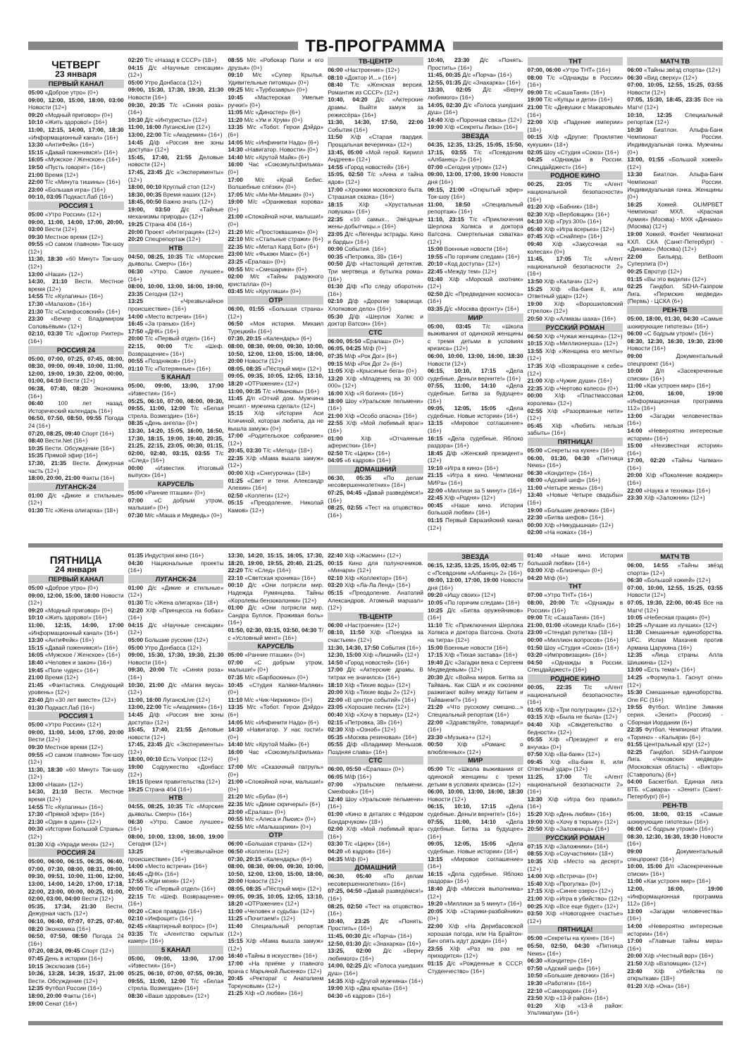ТВ-ПРОГРАММА
ЧЕТВЕРГ
23 января
ПЕРВЫЙ КАНАЛ
05:00 «Доброе утро» (0+)
09:00, 12:00, 15:00, 18:00, 03:00 Новости (12+)
09:20 «Модный приговор» (0+)
10:10 «Жить здорово!» (16+)
11:00, 12:15, 14:00, 17:00, 18:30 «Информационный канал» (16+)
13:30 «АнтиФейк» (16+)
15:15 «Давай поженимся!» (16+)
16:05 «Мужское / Женское» (16+)
19:50 «Пусть говорят» (16+)
21:00 Время (12+)
22:00 Т/с «Минута тишины» (16+)
23:00 «Большая игра» (16+)
00:10, 03:05 Подкаст.Лаб (16+)
РОССИЯ 1
05:00 «Утро России» (12+)
09:00, 11:00, 14:00, 17:00, 20:00, 03:00 Вести (12+)
09:30 Местное время (12+)
09:55 «О самом главном» Ток-шоу (12+)
11:30, 18:30 «60 Минут» Ток-шоу (12+)
13:00 «Наши» (12+)
14:30, 21:10 Вести. Местное время (12+)
14:55 Т/с «Кулагины» (16+)
17:30 «Малахов» (16+)
21:30 Т/с «Склифосовский» (16+)
23:30 «Вечер с Владимиром Соловьёвым» (12+)
02:10, 03:30 Т/с «Доктор Рихтер» (16+)
РОССИЯ 24
05:00, 07:00, 07:25, 07:45, 08:00, 08:30, 09:00, 09:49, 10:00, 11:00, 12:00, 19:00, 19:30, 22:00, 00:00, 01:00, 04:10 Вести (12+)
06:38, 07:40, 08:20 Экономика (16+)
06:40 100 лет назад. Исторический календарь (16+)
06:50, 07:50, 08:50, 09:55 Погода 24 (16+)
07:20, 08:25, 09:40 Спорт (16+)
08:40 Вести.Net (16+)
10:35 Вести. Обсуждение (16+)
15:35 Прямой эфир (16+)
17:30, 21:35 Вести. Дежурная часть (12+)
18:00, 20:00, 21:00 Факты (16+)
ЛУГАНСК-24
01:00 Д/с «Дикие и стильные» (12+)
01:30 Т/с «Жена олигарха» (18+)
02:20 Т/с «Назад в СССР» (18+)
04:15 Д/с «Научные сенсации» (12+)
05:00 Утро Донбасса (12+)
09:00, 15:30, 17:30, 19:30, 21:30 Новости (16+)
09:30, 20:35 Т/с «Синяя роза» (16+)
10:30 Д/с «Интуристы» (12+)
11:00, 16:00 ЛуганскLive (12+)
13:00, 22:00 Т/с «Академия» (16+)
14:45 Д/ф «Россия вне зоны доступа» (12+)
15:45, 17:40, 21:55 Деловые новости (12+)
17:45, 23:45 Д/с «Эксперименты» (12+)
18:00, 00:10 Круглый стол (12+)
18:30, 00:35 Время наших (12+)
18:45, 00:50 Важно знать (12+)
19:00, 03:50 Д/с «Тайные механизмы природы» (12+)
19:25 Страна 404 (16+)
20:00 Проект «Интеграция» (12+)
20:20 Спецрепортаж (12+)
НТВ
04:50, 08:25, 10:35 Т/с «Морские дьяволы. Смерч» (16+)
06:30 «Утро. Самое лучшее» (16+)
08:00, 10:00, 13:00, 16:00, 19:00, 23:35 Сегодня (12+)
13:25 «Чрезвычайное происшествие» (16+)
14:00 «Место встречи» (16+)
16:45 «За гранью» (16+)
17:50 «ДНК» (16+)
20:00 Т/с «Первый отдел» (16+)
22:15, 00:00 Т/с «Шеф. Возвращение» (16+)
00:55 «Поздняков» (16+)
01:10 Т/с «Потерянные» (16+)
5 КАНАЛ
05:00, 09:00, 13:00, 17:00 «Известия» (16+)
05:25, 06:10, 07:00, 08:00, 09:30, 09:55, 11:00, 12:00 Т/с «Белая стрела. Возмездие» (16+)
08:35 «День ангела» (0+)
13:30, 14:20, 15:05, 16:00, 16:50, 17:30, 18:15, 19:00, 19:40, 20:35, 21:25, 22:15, 23:05, 00:30, 01:15, 02:00, 02:40, 03:15, 03:55 Т/с «След» (16+)
00:00 «Известия. Итоговый выпуск» (16+)
КАРУСЕЛЬ
05:00 «Ранние пташки» (0+)
07:00 «С добрым утром, малыши!» (0+)
07:30 М/с «Маша и Медведь» (0+)
08:55 М/с «Робокар Поли и его друзья» (0+)
09:10 М/с «Супер Крылья. Удивительные питомцы» (0+)
09:25 М/с «Турбозавры» (0+)
10:45 «Мастерская Умелые ручки!» (0+)
11:05 М/с «Диностер» (6+)
11:20 М/с «Ум и Хрум» (0+)
13:35 М/с «Тобот. Герои Дэйдо» (6+)
14:05 М/с «Инфинити Надо» (6+)
14:30 «Навигатор. Новости» (0+)
14:40 М/с «Крутой Майк» (6+)
16:00 Час «Союзмультфильма» (0+)
17:00 М/с «Край Бебис. Волшебные слёзки» (0+)
17:05 М/с «Ми-Ми-Мишки» (0+)
19:00 М/с «Оранжевая корова» (0+)
21:00 «Спокойной ночи, малыши!» (0+)
21:20 М/с «Простоквашино» (0+)
22:10 М/с «Стальные стражи» (6+)
22:35 М/с «Метал Кард Бот» (6+)
23:00 М/с «Фьюжн Макс» (6+)
23:25 «Ералаш» (0+)
00:55 М/с «Смешарики» (0+)
02:00 М/с «Тайны радужного кристалла» (0+)
03:45 М/с «Кругляши» (0+)
ОТР
06:00, 01:55 «Большая страна» (12+)
06:50 «Моя история. Михаил Турецкий» (16+)
07:30, 20:15 «Календарь» (6+)
08:00, 08:30, 09:00, 09:30, 10:00, 10:50, 12:00, 13:00, 15:00, 18:00, 20:00 Новости (12+)
08:05, 08:35 «Пёстрый мир» (12+)
09:05, 09:35, 10:05, 12:05, 13:10, 18:20 «ОТРажение» (12+)
11:00, 00:35 Т/с «Ивановы» (16+)
11:45 Д/п «Отчий дом. Мужчина решил - мужчина сделал» (12+)
15:15 Х/ф «История Аси Клячиной, которая любила, да не вышла замуж» (0+)
17:00 «Родительское собрание» (12+)
20:45, 03:30 Т/с «Метод» (18+)
22:35 Х/ф «Мама вышла замуж» (12+)
00:00 Х/ф «Снегурочка» (18+)
01:25 «Свет и тени. Александр Алехин» (16+)
02:50 «Коллеги» (12+)
05:15 «Преодоление. Николай Камов» (12+)
ТВ-ЦЕНТР
06:00 «Настроение» (12+)
08:10 «Доктор И...» (16+)
08:40 Т/с «Женская версия. Романтик из СССР» (12+)
10:40, 04:20 Д/с «Актерские драмы. Выйти замуж за режиссёра» (16+)
11:30, 14:30, 17:50, 22:00 События (16+)
11:50 Х/ф «Старая гвардия. Прощальная вечеринка» (12+)
13:45, 05:00 «Мой герой. Кирилл Андреев» (12+)
14:55 «Город новостей» (16+)
15:05, 02:50 Т/с «Анна и тайна ядов» (12+)
17:00 «Хроники московского быта. Страшная сказка» (16+)
18:15 Х/ф «Хрустальная ловушка» (16+)
22:35 «10 самых... Звёздные жены-добытчицы.» (16+)
23:05 Д/с «Легенды эстрады. Кино и барды» (16+)
00:00 События. (16+)
00:35 «Петровка, 38» (16+)
00:50 Д/ф «Настоящий детектив. Три мертвеца и бутылка рома» (16+)
01:30 Д/ф «По следу оборотня» (16+)
02:10 Д/ф «Дорогие товарищи. Хлопковое дело» (16+)
05:30 Д/ф «Шерлок Холмс и доктор Ватсон» (16+)
СТС
06:00, 05:50 «Ералаш» (0+)
06:05, 04:25 М/ф (0+)
07:35 М/ф «Рок Дог» (6+)
09:15 М/ф «Рок Дог 2» (6+)
11:05 Х/ф «Крысиные бега» (0+)
13:20 Х/ф «Младенец на 30 000 000» (12+)
16:00 Х/ф «Я богиня» (16+)
18:00 Шоу «Уральские пельмени» (16+)
21:00 Х/ф «Особо опасна» (16+)
22:55 Х/ф «Мой любимый враг» (16+)
01:00 Х/ф «Отчаянные аферистки» (16+)
02:50 Т/с «Цирк» (16+)
04:05 «6 кадров» (16+)
ДОМАШНИЙ
06:30, 05:35 «По делам несовершеннолетних» (16+)
07:25, 04:45 «Давай разведёмся!» (16+)
08:25, 02:55 «Тест на отцовство» (16+)
10:40, 23:30 Д/с «Понять. Простить» (16+)
11:45, 00:35 Д/с «Порча» (16+)
12:55, 01:35 Д/с «Знахарка» (16+)
13:30, 02:05 Д/с «Верну любимого» (16+)
14:05, 02:30 Д/с «Голоса ушедших душ» (16+)
14:40 Х/ф «Порочная связь» (12+)
19:00 Х/ф «Секреты Лизы» (16+)
ЗВЕЗДА
04:35, 12:35, 13:25, 15:05, 15:50, 17:15, 03:55 Т/с «Псевдоним «Албанец» 2» (16+)
07:00 «Сегодня утром» (12+)
09:00, 13:00, 17:00, 19:00 Новости дня (16+)
09:15, 21:00 «Открытый эфир» Ток-шоу (16+)
11:00, 18:50 «Специальный репортаж» (16+)
11:10, 23:15 Т/с «Приключения Шерлока Холмса и доктора Ватсона. Смертельная схватка» (12+)
15:00 Военные новости (16+)
19:55 «По горячим следам» (16+)
20:10 «Код доступа» (12+)
22:45 «Между тем» (12+)
01:40 Х/ф «Морской охотник» (12+)
02:50 Д/с «Предвидение космоса» (16+)
03:35 Д/с «Москва фронту» (16+)
МИР
05:00, 03:45 Т/с «Школа выживания от одинокой женщины с тремя детьми в условиях кризиса» (12+)
06:00, 10:00, 13:00, 16:00, 18:30 Новости (12+)
06:15, 10:10, 17:15 «Дела судебные. Деньги верните!» (16+)
07:55, 11:00, 14:10 «Дела судебные. Битва за будущее» (16+)
09:05, 12:05, 15:05 «Дела судебные. Новые истории» (16+)
13:15 «Мировое соглашение» (16+)
16:15 «Дела судебные. Яблоко раздора» (16+)
18:45 Д/ф «Женский президент» (12+)
19:10 «Игра в кино» (16+)
21:15 «Игра в кино. Чемпионат МИРа» (16+)
22:00 «Миллион за 5 минут» (16+)
22:45 Х/ф «Родня» (12+)
00:45 «Наше кино. История большой любви» (16+)
01:15 Первый Евразийский канал (12+)
ТНТ
07:00, 06:00 «Утро ТНТ» (16+)
08:00 Т/с «Однажды в России» (16+)
09:00 Т/с «СашаТаня» (16+)
19:00 Т/с «Купцы и дети» (16+)
21:00 Т/с «Девушки с Макаровым» (16+)
22:00 Х/ф «Падение империи» (18+)
00:15 Х/ф «Другие: Проклятие кукушки» (18+)
02:05 Шоу «Студия «Союз» (16+)
04:25 «Однажды в России. Спецдайджест» (16+)
РОДНОЕ КИНО
00:25, 23:05 Т/с «Агент национальной безопасности» (16+)
01:20 Х/ф «Бабник» (18+)
02:30 Х/ф «Вербовщик» (16+)
04:10 Х/ф «Груз 300» (16+)
05:40 Х/ф «Игра всерьез» (12+)
07:45 Х/ф «Снайпер» (16+)
09:40 Х/ф «Закусочная на колесах» (0+)
11:45, 17:05 Т/с «Агент национальной безопасности 2» (16+)
13:50 Х/ф «Калачи» (12+)
15:25 Х/ф «Ва-банк II, или Ответный удар» (12+)
19:00 Х/ф «Ворошиловский стрелок» (12+)
20:50 Х/ф «Алмазы шаха» (16+)
РУССКИЙ РОМАН
06:50 Х/ф «Чужая женщина» (12+)
10:15 Х/ф «Миллионерша» (12+)
13:55 Х/ф «Женщина его мечты» (12+)
17:35 Х/ф «Возвращение к себе» (12+)
21:00 Х/ф «Чужие души» (16+)
22:35 Х/ф «Чертово колесо» (0+)
00:00 Х/ф «Пластмассовая королева» (12+)
02:55 Х/ф «Разорванные нити» (12+)
05:45 Х/ф «Любить нельзя забыть» (16+)
ПЯТНИЦА!
05:00 «Секреты на кухне» (16+)
06:00, 01:30, 04:30 «Пятница News» (16+)
06:30 «Кондитер» (16+)
08:00 «Адский шеф» (16+)
11:00 «Четыре жены» (16+)
13:40 «Новые Четыре свадьбы» (16+)
19:00 «Большие девочки» (16+)
22:30 «Битва шефов» (16+)
00:00 Х/ф «Никудышная» (12+)
02:00 «На ножах» (16+)
МАТЧ ТВ
06:00 «Тайны звёзд спорта» (12+)
06:30 «Вид сверху» (12+)
07:00, 10:05, 12:55, 15:25, 03:55 Новости (12+)
07:05, 15:30, 18:45, 23:35 Все на Матч! (12+)
10:10, 12:35 Специальный репортаж (12+)
10:30 Биатлон. Альфа-Банк Чемпионат России. Индивидуальная гонка. Мужчины (0+)
13:00, 01:55 «Большой хоккей» (12+)
13:30 Биатлон. Альфа-Банк Чемпионат России. Индивидуальная гонка. Женщины (0+)
16:25 Хоккей. OLIMPBET Чемпионат МХЛ. «Красная Армия» (Москва) - МХК «Динамо» (Москва) (12+)
19:00 Хоккей. Фонбет Чемпионат КХЛ. СКА (Санкт-Петербург) - «Динамо» (Москва) (12+)
22:00 Бильярд. BetBoom Суперлига (0+)
00:25 Евротур (12+)
01:15 «Вы это видели» (12+)
02:25 Гандбол. SEHA-Газпром Лига. «Пермские медведи» (Пермь) - ЦСКА (6+)
РЕН-ТВ
05:00, 18:00, 01:30, 04:30 «Самые шокирующие гипотезы» (16+)
06:00 «С бодрым утром!» (16+)
08:30, 12:30, 16:30, 19:30, 23:00 Новости (16+)
09:00 Документальный спецпроект (16+)
10:00 Д/п «Засекреченные списки» (16+)
11:00 «Как устроен мир» (16+)
12:00, 16:00, 19:00 «Информационная программа 112» (16+)
13:00 «Загадки человечества» (16+)
14:00 «Невероятно интересные истории» (16+)
15:00 «Неизвестная история» (16+)
17:00, 02:20 «Тайны Чапман» (16+)
20:00 Х/ф «Поколение вояджер» (16+)
22:00 «Наука и техника» (16+)
23:30 Х/ф «Заложник» (12+)
ПЯТНИЦА
24 января
ПЕРВЫЙ КАНАЛ
05:00 «Доброе утро» (0+)
09:00, 12:00, 15:00, 18:00 Новости (12+)
09:20 «Модный приговор» (0+)
10:10 «Жить здорово!» (16+)
11:00, 12:15, 14:00, 17:00 «Информационный канал» (16+)
13:30 «АнтиФейк» (16+)
15:15 «Давай поженимся!» (16+)
16:05 «Мужское / Женское» (16+)
18:40 «Человек и закон» (16+)
19:45 «Поле чудес» (16+)
21:00 Время (12+)
21:45 «Фантастика. Следующий уровень» (12+)
23:40 Д/п «30 лет вместе» (12+)
01:30 Подкаст.Лаб (16+)
РОССИЯ 1
05:00 «Утро России» (12+)
09:00, 11:00, 14:00, 17:00, 20:00 Вести (12+)
09:30 Местное время (12+)
09:55 «О самом главном» Ток-шоу (12+)
11:30, 18:30 «60 Минут» Ток-шоу (12+)
13:00 «Наши» (12+)
14:30, 21:10 Вести. Местное время (12+)
14:55 Т/с «Кулагины» (16+)
17:30 «Прямой эфир» (16+)
21:30 «Один в один» (12+)
00:30 «Истории Большой Страны» (12+)
01:30 Х/ф «Укради меня» (12+)
РОССИЯ 24
05:00, 06:00, 06:15, 06:35, 06:40, 07:00, 07:30, 08:00, 08:31, 09:00, 09:30, 09:51, 10:00, 11:00, 12:00, 13:00, 14:00, 14:20, 17:00, 17:18, 22:00, 23:00, 00:00, 00:25, 01:00, 02:00, 03:00, 04:00 Вести (12+)
05:35, 17:34, 21:30 Вести. Дежурная часть (12+)
06:10, 06:40, 07:07, 07:25, 07:40, 08:20 Экономика (16+)
06:50, 07:50, 08:50 Погода 24 (16+)
07:20, 08:24, 09:45 Спорт (12+)
07:45 День в истории (16+)
10:15 Эксклюзив (16+)
10:36, 13:28, 14:39, 15:37, 21:00 Вести. Обсуждение (12+)
12:35 Футбол России (16+)
18:00, 20:00 Факты (16+)
19:00 Сенат (16+)
01:35 Индустрия кино (16+)
04:30 Национальные проекты (16+)
ЛУГАНСК-24
01:00 Д/с «Дикие и стильные» (12+)
01:30 Т/с «Жена олигарха» (18+)
02:20 Х/ф «Принцесса на бобах» (16+)
04:15 Д/с «Научные сенсации» (12+)
05:00 Большие русские (12+)
05:00 Утро Донбасса (12+)
09:00, 15:30, 17:30, 19:30, 21:30 Новости (16+)
09:30, 20:00 Т/с «Синяя роза» (16+)
10:30, 21:00 Д/с «Магия вкуса» (12+)
11:00, 16:00 ЛуганскLive (12+)
13:00, 22:00 Т/с «Академия» (16+)
14:45 Д/ф «Россия вне зоны доступа» (12+)
15:45, 17:40, 21:55 Деловые новости (12+)
17:45, 23:45 Д/с «Эксперименты» (12+)
18:00, 00:10 Есть Vопрос (12+)
19:00 Содружество «Донбасс (12+)
19:15 Время правительства (12+)
19:25 Страна 404 (16+)
НТВ
04:55, 08:25, 10:35 Т/с «Морские дьяволы. Смерч» (16+)
06:30 «Утро. Самое лучшее» (16+)
08:00, 10:00, 13:00, 16:00, 19:00 Сегодня (12+)
13:25 «Чрезвычайное происшествие» (16+)
14:00 «Место встречи» (16+)
16:45 «ДНК» (16+)
17:55 «Жди меня» (12+)
20:00 Т/с «Первый отдел» (16+)
22:15 Т/с «Шеф. Возвращение» (16+)
00:20 «Своя правда» (16+)
02:10 «Инфощит» (16+)
02:45 «Квартирный вопрос» (0+)
03:35 Т/с «Агентство скрытых камер» (16+)
5 КАНАЛ
05:00, 09:00, 13:00, 17:00 «Известия» (16+)
05:25, 06:10, 07:00, 07:55, 09:30, 09:55, 11:00, 12:00 Т/с «Белая стрела. Возмездие» (16+)
08:30 «Ваше здоровье» (12+)
13:30, 14:20, 15:15, 16:05, 17:30, 18:20, 19:00, 19:55, 20:40, 21:25, 22:20 Т/с «След» (16+)
23:10 «Светская хроника» (16+)
00:10 Д/с «Они потрясли мир. Надежда Румянцева. Тайны «Королевы бензоколонки» (12+)
01:00 Д/с «Они потрясли мир. Сандра Буллок. Проживая боль» (16+)
01:50, 02:30, 03:15, 03:50, 04:30 Т/с «Условный мент» (16+)
КАРУСЕЛЬ
05:00 «Ранние пташки» (0+)
07:00 «С добрым утром, малыши!» (0+)
07:35 М/с «Барбоскины» (0+)
10:45 «Студия Каляки-Маляки» (0+)
11:10 М/с «Чик-Чирикино» (0+)
13:35 М/с «Тобот. Герои Дэйдо» (6+)
14:05 М/с «Инфинити Надо» (6+)
14:30 «Навигатор. У нас гости!» (0+)
14:40 М/с «Крутой Майк» (6+)
16:00 Час «Союзмультфильма» (0+)
17:00 М/с «Сказочный патруль» (0+)
21:00 «Спокойной ночи, малыши!» (0+)
21:20 М/с «Буба» (6+)
22:35 М/с «Дикие скричеры!» (6+)
23:00 «Ералаш» (0+)
00:55 М/с «Алиса и Льюис» (0+)
02:55 М/с «Малышарики» (0+)
ОТР
06:00 «Большая страна» (12+)
06:50 «Коллеги» (12+)
07:30, 20:15 «Календарь» (6+)
08:00, 08:30, 09:00, 09:30, 10:00, 10:50, 12:00, 13:00, 15:00, 18:00, 20:00 Новости (12+)
08:05, 08:35 «Пёстрый мир» (12+)
09:05, 09:35, 10:05, 12:05, 13:10, 18:20 «ОТРажение» (12+)
11:00 «Человек и судьба» (12+)
11:25 «Почитаем!» (12+)
11:40 Специальный репортаж (12+)
15:15 Х/ф «Мама вышла замуж» (12+)
16:40 «Тайны в искусстве» (16+)
17:00 «На приёме у главного врача с Марьяной Лысенко» (12+)
20:45 «Ректорат с Анатолием Торкуновым» (12+)
21:25 Х/ф «О любви» (16+)
22:40 Х/ф «Жасмин» (12+)
00:15 Кино для полуночников. «Минари» (12+)
02:10 Х/ф «Коллектор» (16+)
03:20 Х/ф «Ла-Ла Ленд» (16+)
05:15 «Преодоление. Анатолий Александров. Атомный маршал» (12+)
ТВ-ЦЕНТР
06:00 «Настроение» (12+)
08:10, 11:50 Х/ф «Поездка за счастьем» (12+)
11:30, 14:30, 17:50 События (16+)
12:30, 15:00 Х/ф «Лишний» (12+)
14:50 «Город новостей» (16+)
17:00 Д/с «Актерские драмы. В титрах не значился» (16+)
18:10 Х/ф «Тихие воды» (12+)
20:00 Х/ф «Тихие воды 2» (12+)
22:00 «В центре событий» (16+)
23:05 «Хорошие песни» (12+)
00:40 Х/ф «Хочу в тюрьму» (12+)
02:15 «Петровка, 38» (16+)
02:30 Х/ф «Озноб» (12+)
05:35 «Москва резиновая» (16+)
05:55 Д/ф «Владимир Меньшов. Поздняя слава» (16+)
СТС
06:00, 05:50 «Ералаш» (0+)
06:05 М/ф (16+)
07:00 «Уральские пельмени. Смехbook» (16+)
12:40 Шоу «Уральские пельмени» (16+)
01:00 «Кино в деталях с Фёдором Бондарчуком» (18+)
02:00 Х/ф «Мой любимый враг» (16+)
03:30 Т/с «Цирк» (16+)
04:20 «6 кадров» (16+)
04:35 М/ф (0+)
ДОМАШНИЙ
06:30, 05:40 «По делам несовершеннолетних» (16+)
07:25, 04:50 «Давай разведёмся!» (16+)
08:25, 02:50 «Тест на отцовство» (16+)
10:40, 23:25 Д/с «Понять. Простить» (16+)
11:45, 00:30 Д/с «Порча» (16+)
12:50, 01:30 Д/с «Знахарка» (16+)
13:25, 02:00 Д/с «Верну любимого» (16+)
14:00, 02:25 Д/с «Голоса ушедших душ» (16+)
14:35 Х/ф «Другой мужчина» (16+)
19:00 Х/ф «Два крыла» (16+)
04:30 «6 кадров» (16+)
ЗВЕЗДА
06:15, 12:35, 13:25, 15:05, 02:45 Т/с «Псевдоним «Албанец» 2» (16+)
09:00, 13:00, 17:00, 19:00 Новости дня (16+)
09:20 «Ищу своих» (12+)
10:05 «По горячим следам» (16+)
10:25 Д/с «Битва оружейников» (16+)
11:10 Т/с «Приключения Шерлока Холмса и доктора Ватсона. Охота на тигра» (12+)
15:00 Военные новости (16+)
17:15 Х/ф «Тихая застава» (16+)
19:40 Д/с «Загадки века с Сергеем Медведевым» (12+)
20:30 Д/с «Война миров. Битва за Тайвань. Как США и их союзники разжигают войну между Китаем и Тайванем?» (16+)
21:20 «Что русскому смешно...» Специальный репортаж (16+)
22:00 «Здравствуйте, товарищи!» (16+)
23:30 «Музыка+» (12+)
00:50 Х/ф «Романс о влюбленных» (12+)
МИР
05:00 Т/с «Школа выживания от одинокой женщины с тремя детьми в условиях кризиса» (12+)
06:00, 10:00, 13:00, 16:00, 18:30 Новости (12+)
06:15, 10:10, 17:15 «Дела судебные. Деньги верните!» (16+)
07:55, 11:00, 14:10 «Дела судебные. Битва за будущее» (16+)
09:05, 12:05, 15:05 «Дела судебные. Новые истории» (16+)
13:15 «Мировое соглашение» (16+)
16:15 «Дела судебные. Яблоко раздора» (16+)
18:40 Д/ф «Миссия выполнима» (12+)
19:20 «Миллион за 5 минут» (16+)
20:05 Х/ф «Старики-разбойники» (0+)
22:00 Х/ф «На Дерибасовской хорошая погода, или На Брайтон-Бич опять идут дожди» (16+)
23:55 Х/ф «Раз на раз не приходится» (12+)
01:15 Д/с «Рожденные в СССР. Студенчество» (16+)
01:40 «Наше кино. История большой любви» (16+)
03:00 Х/ф «Близнецы» (0+)
04:20 М/ф (6+)
ТНТ
07:00 «Утро ТНТ» (16+)
08:00, 20:00 Т/с «Однажды в России» (16+)
09:00 Т/с «СашаТаня» (16+)
21:00, 01:00 «Комеди Клаб» (16+)
23:00 «Стендап рулетка» (18+)
00:00 «Миллион вопросов» (16+)
01:50 Шоу «Студия «Союз» (16+)
03:20 «Импровизация» (16+)
04:50 «Однажды в России. Спецдайджест» (16+)
РОДНОЕ КИНО
00:05, 22:35 Т/с «Агент национальной безопасности» (16+)
01:05 Х/ф «Три полуграции» (12+)
03:15 Х/ф «Была не была» (12+)
04:40 Х/ф «Свидетельство о бедности» (12+)
05:55 Х/ф «Президент и его внучка» (0+)
07:50 Х/ф «Ва-банк» (12+)
09:45 Х/ф «Ва-банк II, или Ответный удар» (12+)
11:25, 17:00 Т/с «Агент национальной безопасности 2» (16+)
13:30 Х/ф «Игра без правил» (16+)
15:20 Х/ф «День любви» (16+)
19:00 Х/ф «Хочу в тюрьму» (12+)
20:50 Х/ф «Заложница» (16+)
РУССКИЙ РОМАН
07:15 Х/ф «Заложники» (16+)
08:55 Х/ф «Соучастники» (18+)
10:35 Х/ф «Место на десерт» (12+)
14:00 Х/ф «Встреча» (0+)
15:40 Х/ф «Прогулка» (0+)
17:15 Х/ф «Синее озеро» (12+)
21:00 Х/ф «Игра в убийство» (12+)
00:25 Х/ф «Все еще будет» (12+)
03:50 Х/ф «Новогоднее счастье» (12+)
ПЯТНИЦА!
05:00 «Секреты на кухне» (16+)
05:50, 02:50, 04:30 «Пятница News» (16+)
06:30 «Кондитер» (16+)
07:50 «Адский шеф» (16+)
10:50 «Большие девочки» (16+)
19:30 «Работяги» (16+)
22:10 «Самородки» (16+)
23:50 Х/ф «13-й район» (16+)
01:20 Х/ф «13-й район: Ультиматум» (16+)
МАТЧ ТВ
06:00, 14:55 «Тайны звёзд спорта» (12+)
06:30 «Большой хоккей» (12+)
07:00, 10:00, 12:55, 15:25, 03:55 Новости (12+)
07:05, 19:30, 22:00, 00:45 Все на Матч! (12+)
10:05 «Небесная грация» (0+)
10:25 «Лучшие из лучших» (12+)
11:30 Смешанные единоборства. UFC. Ислам Махачев против Армана Царукяна (16+)
12:35 «Лица страны. Алла Шишкина» (12+)
13:00 «Есть тема!» (16+)
14:25 «Формула-1. Гаснут огни» (12+)
15:30 Смешанные единоборства. One FC (16+)
19:55 Футбол. Win1ine Зимняя серия. «Зенит» (Россия) - Сборная Иордании (6+)
22:35 Футбол. Чемпионат Италии. «Торино» - «Кальяри» (6+)
01:55 Центральный круг (12+)
02:25 Гандбол. SEHA-Газпром Лига. «Чеховские медведи» (Московская область) - «Виктор» (Ставрополь) (6+)
04:00 Баскетбол. Единая лига ВТБ. «Самара» - «Зенит» (Санкт-Петербург) (6+)
РЕН-ТВ
05:00, 18:00, 03:15 «Самые шокирующие гипотезы» (16+)
06:00 «С бодрым утром!» (16+)
08:30, 12:30, 16:30, 19:30 Новости (16+)
09:00 Документальный спецпроект (16+)
10:00, 15:00 Д/п «Засекреченные списки» (16+)
11:00 «Как устроен мир» (16+)
12:00, 16:00, 19:00 «Информационная программа 112» (16+)
13:00 «Загадки человечества» (16+)
14:00 «Невероятно интересные истории» (16+)
17:00 «Главные тайны мира» (16+)
20:00 Х/ф «Честный вор» (16+)
21:50 Х/ф «Взломщик» (12+)
23:40 Х/ф «Убийства по открыткам» (18+)
01:20 Х/ф «Она» (16+)